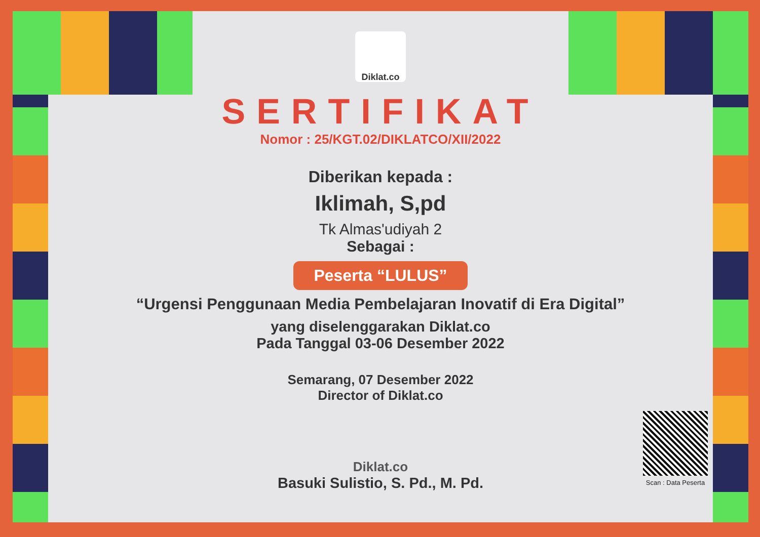Diklat.co
SERTIFIKAT
Nomor : 25/KGT.02/DIKLATCO/XII/2022
Diberikan kepada :
Iklimah, S,pd
Tk Almas'udiyah 2
Sebagai :
Peserta “LULUS”
“Urgensi Penggunaan Media Pembelajaran Inovatif di Era Digital”
yang diselenggarakan Diklat.co
Pada Tanggal 03-06 Desember 2022
Semarang, 07 Desember 2022
Director of Diklat.co
Diklat.co
Basuki Sulistio, S. Pd., M. Pd.
Scan : Data Peserta